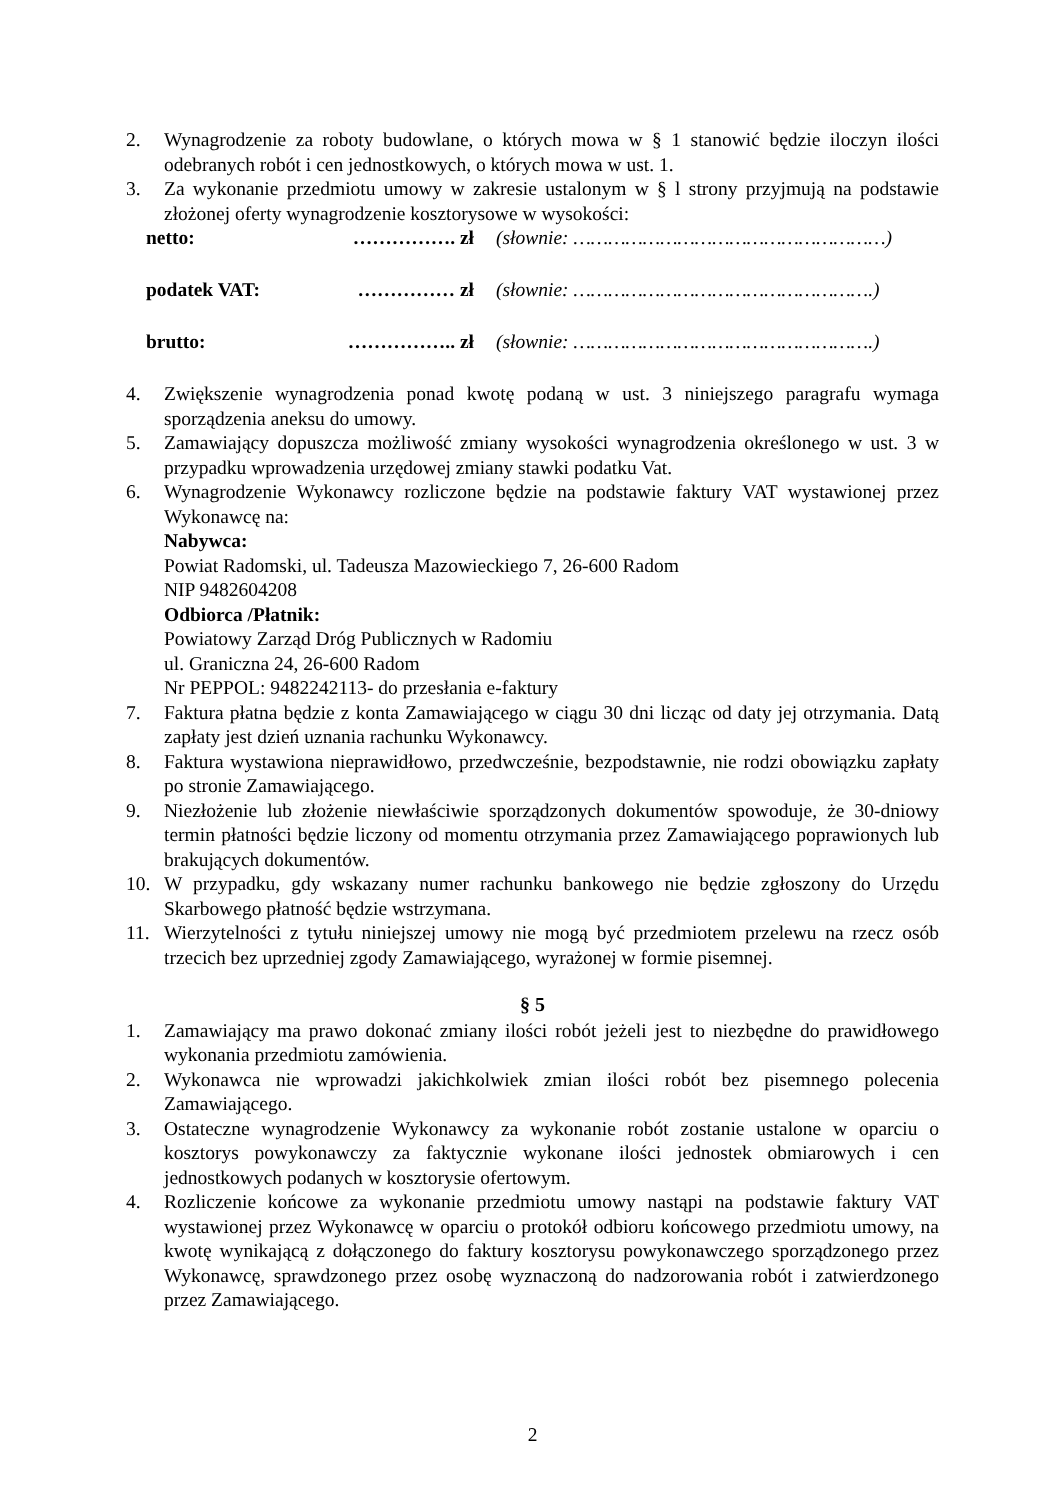2. Wynagrodzenie za roboty budowlane, o których mowa w § 1 stanowić będzie iloczyn ilości odebranych robót i cen jednostkowych, o których mowa w ust. 1.
3. Za wykonanie przedmiotu umowy w zakresie ustalonym w § l strony przyjmują na podstawie złożonej oferty wynagrodzenie kosztorysowe w wysokości:
netto: ……………. zł (słownie: ………………………………………………)
podatek VAT: …………… zł (słownie: …………………………………………….)
brutto: …………….. zł (słownie: …………………………………………….)
4. Zwiększenie wynagrodzenia ponad kwotę podaną w ust. 3 niniejszego paragrafu wymaga sporządzenia aneksu do umowy.
5. Zamawiający dopuszcza możliwość zmiany wysokości wynagrodzenia określonego w ust. 3 w przypadku wprowadzenia urzędowej zmiany stawki podatku Vat.
6. Wynagrodzenie Wykonawcy rozliczone będzie na podstawie faktury VAT wystawionej przez Wykonawcę na:
Nabywca:
Powiat Radomski, ul. Tadeusza Mazowieckiego 7, 26-600 Radom
NIP 9482604208
Odbiorca /Płatnik:
Powiatowy Zarząd Dróg Publicznych w Radomiu
ul. Graniczna 24, 26-600 Radom
Nr PEPPOL: 9482242113- do przesłania e-faktury
7. Faktura płatna będzie z konta Zamawiającego w ciągu 30 dni licząc od daty jej otrzymania. Datą zapłaty jest dzień uznania rachunku Wykonawcy.
8. Faktura wystawiona nieprawidłowo, przedwcześnie, bezpodstawnie, nie rodzi obowiązku zapłaty po stronie Zamawiającego.
9. Niezłożenie lub złożenie niewłaściwie sporządzonych dokumentów spowoduje, że 30-dniowy termin płatności będzie liczony od momentu otrzymania przez Zamawiającego poprawionych lub brakujących dokumentów.
10. W przypadku, gdy wskazany numer rachunku bankowego nie będzie zgłoszony do Urzędu Skarbowego płatność będzie wstrzymana.
11. Wierzytelności z tytułu niniejszej umowy nie mogą być przedmiotem przelewu na rzecz osób trzecich bez uprzedniej zgody Zamawiającego, wyrażonej w formie pisemnej.
§ 5
1. Zamawiający ma prawo dokonać zmiany ilości robót jeżeli jest to niezbędne do prawidłowego wykonania przedmiotu zamówienia.
2. Wykonawca nie wprowadzi jakichkolwiek zmian ilości robót bez pisemnego polecenia Zamawiającego.
3. Ostateczne wynagrodzenie Wykonawcy za wykonanie robót zostanie ustalone w oparciu o kosztorys powykonawczy za faktycznie wykonane ilości jednostek obmiarowych i cen jednostkowych podanych w kosztorysie ofertowym.
4. Rozliczenie końcowe za wykonanie przedmiotu umowy nastąpi na podstawie faktury VAT wystawionej przez Wykonawcę w oparciu o protokół odbioru końcowego przedmiotu umowy, na kwotę wynikającą z dołączonego do faktury kosztorysu powykonawczego sporządzonego przez Wykonawcę, sprawdzonego przez osobę wyznaczoną do nadzorowania robót i zatwierdzonego przez Zamawiającego.
2